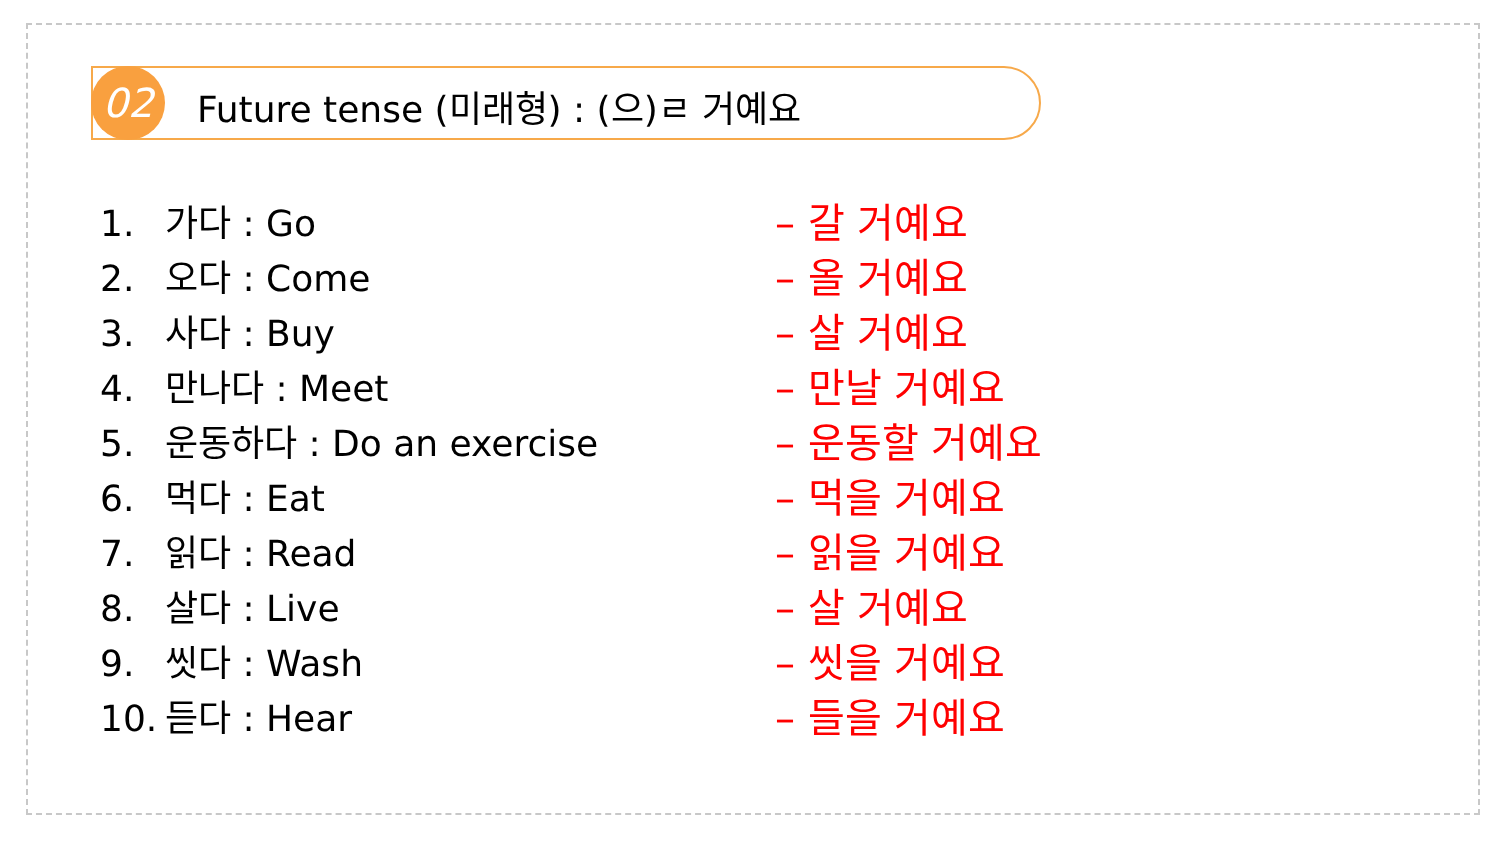02
Future tense (미래형) : (으)ㄹ 거예요
1. 가다 : Go
2. 오다 : Come
3. 사다 : Buy
4. 만나다 : Meet
5. 운동하다 : Do an exercise
6. 먹다 : Eat
7. 읽다 : Read
8. 살다 : Live
9. 씻다 : Wash
10. 듣다 : Hear
– 갈 거예요
– 올 거예요
– 살 거예요
– 만날 거예요
– 운동할 거예요
– 먹을 거예요
– 읽을 거예요
– 살 거예요
– 씻을 거예요
– 들을 거예요